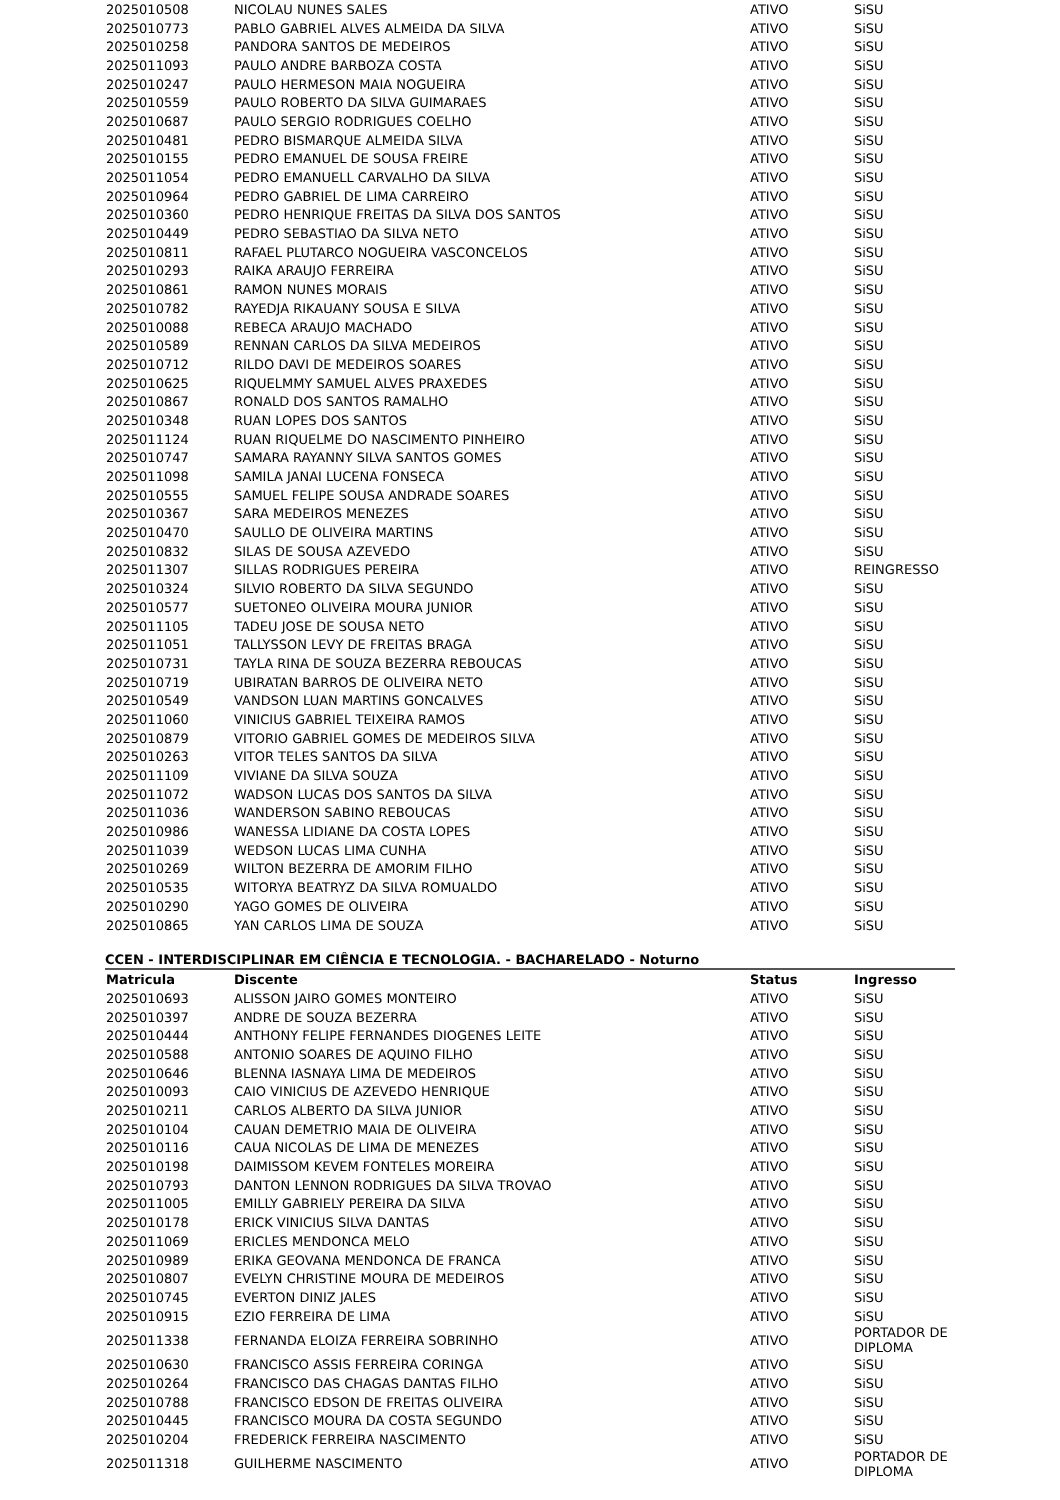| 2025010508 | NICOLAU NUNES SALES | ATIVO | SiSU |
| 2025010773 | PABLO GABRIEL ALVES ALMEIDA DA SILVA | ATIVO | SiSU |
| 2025010258 | PANDORA SANTOS DE MEDEIROS | ATIVO | SiSU |
| 2025011093 | PAULO ANDRE BARBOZA COSTA | ATIVO | SiSU |
| 2025010247 | PAULO HERMESON MAIA NOGUEIRA | ATIVO | SiSU |
| 2025010559 | PAULO ROBERTO DA SILVA GUIMARAES | ATIVO | SiSU |
| 2025010687 | PAULO SERGIO RODRIGUES COELHO | ATIVO | SiSU |
| 2025010481 | PEDRO BISMARQUE ALMEIDA SILVA | ATIVO | SiSU |
| 2025010155 | PEDRO EMANUEL DE SOUSA FREIRE | ATIVO | SiSU |
| 2025011054 | PEDRO EMANUELL CARVALHO DA SILVA | ATIVO | SiSU |
| 2025010964 | PEDRO GABRIEL DE LIMA CARREIRO | ATIVO | SiSU |
| 2025010360 | PEDRO HENRIQUE FREITAS DA SILVA DOS SANTOS | ATIVO | SiSU |
| 2025010449 | PEDRO SEBASTIAO DA SILVA NETO | ATIVO | SiSU |
| 2025010811 | RAFAEL PLUTARCO NOGUEIRA VASCONCELOS | ATIVO | SiSU |
| 2025010293 | RAIKA ARAUJO FERREIRA | ATIVO | SiSU |
| 2025010861 | RAMON NUNES MORAIS | ATIVO | SiSU |
| 2025010782 | RAYEDJA RIKAUANY SOUSA E SILVA | ATIVO | SiSU |
| 2025010088 | REBECA ARAUJO MACHADO | ATIVO | SiSU |
| 2025010589 | RENNAN CARLOS DA SILVA MEDEIROS | ATIVO | SiSU |
| 2025010712 | RILDO DAVI DE MEDEIROS SOARES | ATIVO | SiSU |
| 2025010625 | RIQUELMMY SAMUEL ALVES PRAXEDES | ATIVO | SiSU |
| 2025010867 | RONALD DOS SANTOS RAMALHO | ATIVO | SiSU |
| 2025010348 | RUAN LOPES DOS SANTOS | ATIVO | SiSU |
| 2025011124 | RUAN RIQUELME DO NASCIMENTO PINHEIRO | ATIVO | SiSU |
| 2025010747 | SAMARA RAYANNY SILVA SANTOS GOMES | ATIVO | SiSU |
| 2025011098 | SAMILA JANAI LUCENA FONSECA | ATIVO | SiSU |
| 2025010555 | SAMUEL FELIPE SOUSA ANDRADE SOARES | ATIVO | SiSU |
| 2025010367 | SARA MEDEIROS MENEZES | ATIVO | SiSU |
| 2025010470 | SAULLO DE OLIVEIRA MARTINS | ATIVO | SiSU |
| 2025010832 | SILAS DE SOUSA AZEVEDO | ATIVO | SiSU |
| 2025011307 | SILLAS RODRIGUES PEREIRA | ATIVO | REINGRESSO |
| 2025010324 | SILVIO ROBERTO DA SILVA SEGUNDO | ATIVO | SiSU |
| 2025010577 | SUETONEO OLIVEIRA MOURA JUNIOR | ATIVO | SiSU |
| 2025011105 | TADEU JOSE DE SOUSA NETO | ATIVO | SiSU |
| 2025011051 | TALLYSSON LEVY DE FREITAS BRAGA | ATIVO | SiSU |
| 2025010731 | TAYLA RINA DE SOUZA BEZERRA REBOUCAS | ATIVO | SiSU |
| 2025010719 | UBIRATAN BARROS DE OLIVEIRA NETO | ATIVO | SiSU |
| 2025010549 | VANDSON LUAN MARTINS GONCALVES | ATIVO | SiSU |
| 2025011060 | VINICIUS GABRIEL TEIXEIRA RAMOS | ATIVO | SiSU |
| 2025010879 | VITORIO GABRIEL GOMES DE MEDEIROS SILVA | ATIVO | SiSU |
| 2025010263 | VITOR TELES SANTOS DA SILVA | ATIVO | SiSU |
| 2025011109 | VIVIANE DA SILVA SOUZA | ATIVO | SiSU |
| 2025011072 | WADSON LUCAS DOS SANTOS DA SILVA | ATIVO | SiSU |
| 2025011036 | WANDERSON SABINO REBOUCAS | ATIVO | SiSU |
| 2025010986 | WANESSA LIDIANE DA COSTA LOPES | ATIVO | SiSU |
| 2025011039 | WEDSON LUCAS LIMA CUNHA | ATIVO | SiSU |
| 2025010269 | WILTON BEZERRA DE AMORIM FILHO | ATIVO | SiSU |
| 2025010535 | WITORYA BEATRYZ DA SILVA ROMUALDO | ATIVO | SiSU |
| 2025010290 | YAGO GOMES DE OLIVEIRA | ATIVO | SiSU |
| 2025010865 | YAN CARLOS LIMA DE SOUZA | ATIVO | SiSU |
CCEN - INTERDISCIPLINAR EM CIÊNCIA E TECNOLOGIA. - BACHARELADO - Noturno
| Matricula | Discente | Status | Ingresso |
| --- | --- | --- | --- |
| 2025010693 | ALISSON JAIRO GOMES MONTEIRO | ATIVO | SiSU |
| 2025010397 | ANDRE DE SOUZA BEZERRA | ATIVO | SiSU |
| 2025010444 | ANTHONY FELIPE FERNANDES DIOGENES LEITE | ATIVO | SiSU |
| 2025010588 | ANTONIO SOARES DE AQUINO FILHO | ATIVO | SiSU |
| 2025010646 | BLENNA IASNAYA LIMA DE MEDEIROS | ATIVO | SiSU |
| 2025010093 | CAIO VINICIUS DE AZEVEDO HENRIQUE | ATIVO | SiSU |
| 2025010211 | CARLOS ALBERTO DA SILVA JUNIOR | ATIVO | SiSU |
| 2025010104 | CAUAN DEMETRIO MAIA DE OLIVEIRA | ATIVO | SiSU |
| 2025010116 | CAUA NICOLAS DE LIMA DE MENEZES | ATIVO | SiSU |
| 2025010198 | DAIMISSOM KEVEM FONTELES MOREIRA | ATIVO | SiSU |
| 2025010793 | DANTON LENNON RODRIGUES DA SILVA TROVAO | ATIVO | SiSU |
| 2025011005 | EMILLY GABRIELY PEREIRA DA SILVA | ATIVO | SiSU |
| 2025010178 | ERICK VINICIUS SILVA DANTAS | ATIVO | SiSU |
| 2025011069 | ERICLES MENDONCA MELO | ATIVO | SiSU |
| 2025010989 | ERIKA GEOVANA MENDONCA DE FRANCA | ATIVO | SiSU |
| 2025010807 | EVELYN CHRISTINE MOURA DE MEDEIROS | ATIVO | SiSU |
| 2025010745 | EVERTON DINIZ JALES | ATIVO | SiSU |
| 2025010915 | EZIO FERREIRA DE LIMA | ATIVO | SiSU |
| 2025011338 | FERNANDA ELOIZA FERREIRA SOBRINHO | ATIVO | PORTADOR DE DIPLOMA |
| 2025010630 | FRANCISCO ASSIS FERREIRA CORINGA | ATIVO | SiSU |
| 2025010264 | FRANCISCO DAS CHAGAS DANTAS FILHO | ATIVO | SiSU |
| 2025010788 | FRANCISCO EDSON DE FREITAS OLIVEIRA | ATIVO | SiSU |
| 2025010445 | FRANCISCO MOURA DA COSTA SEGUNDO | ATIVO | SiSU |
| 2025010204 | FREDERICK FERREIRA NASCIMENTO | ATIVO | SiSU |
| 2025011318 | GUILHERME NASCIMENTO | ATIVO | PORTADOR DE DIPLOMA |